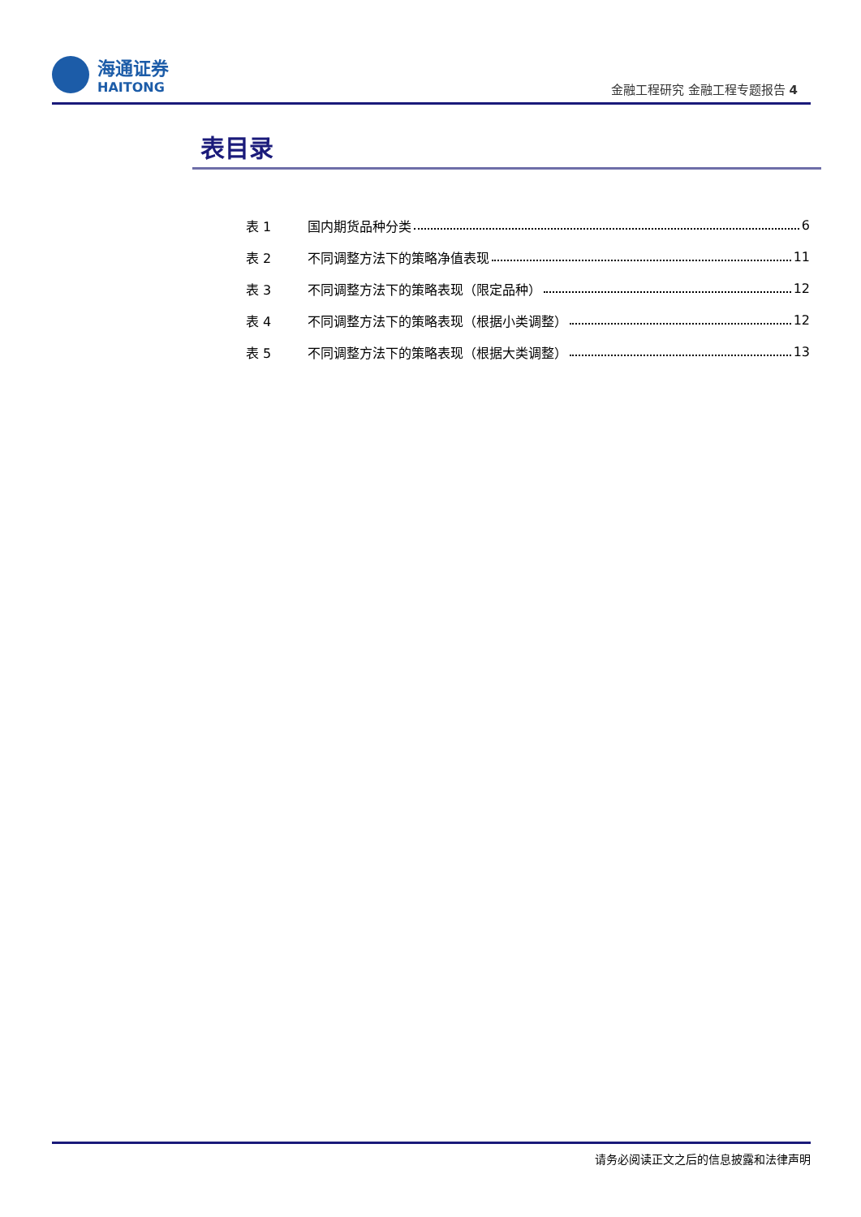海通证券
HAITONG
金融工程研究 金融工程专题报告 4
表目录
表 1 国内期货品种分类 6
表 2 不同调整方法下的策略净值表现 11
表 3 不同调整方法下的策略表现（限定品种） 12
表 4 不同调整方法下的策略表现（根据小类调整） 12
表 5 不同调整方法下的策略表现（根据大类调整） 13
请务必阅读正文之后的信息披露和法律声明